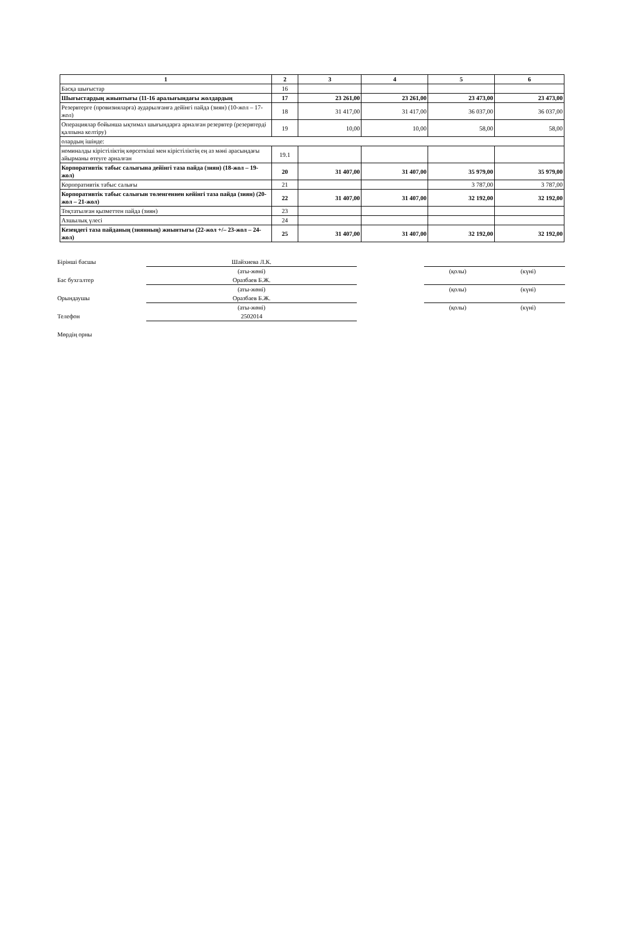| 1 | 2 | 3 | 4 | 5 | 6 |
| --- | --- | --- | --- | --- | --- |
| Басқа шығыстар | 16 | | | | |
| Шығыстардың жиынтығы (11-16 аралығындағы жолдардың | 17 | 23 261,00 | 23 261,00 | 23 473,00 | 23 473,00 |
| Резервтерге (провизияларға) аударылғанға дейінгі пайда (зиян) (10-жол – 17-жол) | 18 | 31 417,00 | 31 417,00 | 36 037,00 | 36 037,00 |
| Операциялар бойынша ықтимал шығындарға арналған резервтер (резервтерді қалпына келтіру) | 19 | 10,00 | 10,00 | 58,00 | 58,00 |
| олардың ішінде: | | | | | |
| номиналды кірістіліктің көрсеткіші мен кірістіліктің ең аз мәні арасындағы айырманы өтеуге арналған | 19.1 | | | | |
| Корпоративтік табыс салығына дейінгі таза пайда (зиян) (18-жол – 19-жол) | 20 | 31 407,00 | 31 407,00 | 35 979,00 | 35 979,00 |
| Корпоративтік табыс салығы | 21 | | | 3 787,00 | 3 787,00 |
| Корпоративтік табыс салығын төленгеннен кейінгі таза пайда (зиян) (20-жол – 21-жол) | 22 | 31 407,00 | 31 407,00 | 32 192,00 | 32 192,00 |
| Тоқтатылған қызметтен пайда (зиян) | 23 | | | | |
| Азшылық үлесі | 24 | | | | |
| Кезеңдегі таза пайданың (зиянның) жиынтығы (22-жол +/– 23-жол – 24-жол) | 25 | 31 407,00 | 31 407,00 | 32 192,00 | 32 192,00 |
| Бірінші басшы | Шайхиева Л.К. | | | |
| | (аты-жөні) | | (қолы) | (күні) |
| Бас бухгалтер | Оразбаев Б.Ж. | | | |
| | (аты-жөні) | | (қолы) | (күні) |
| Орындаушы | Оразбаев Б.Ж. | | | |
| | (аты-жөні) | | (қолы) | (күні) |
| Телефон | 2502014 | | | |
| Мөрдің орны | | | | |